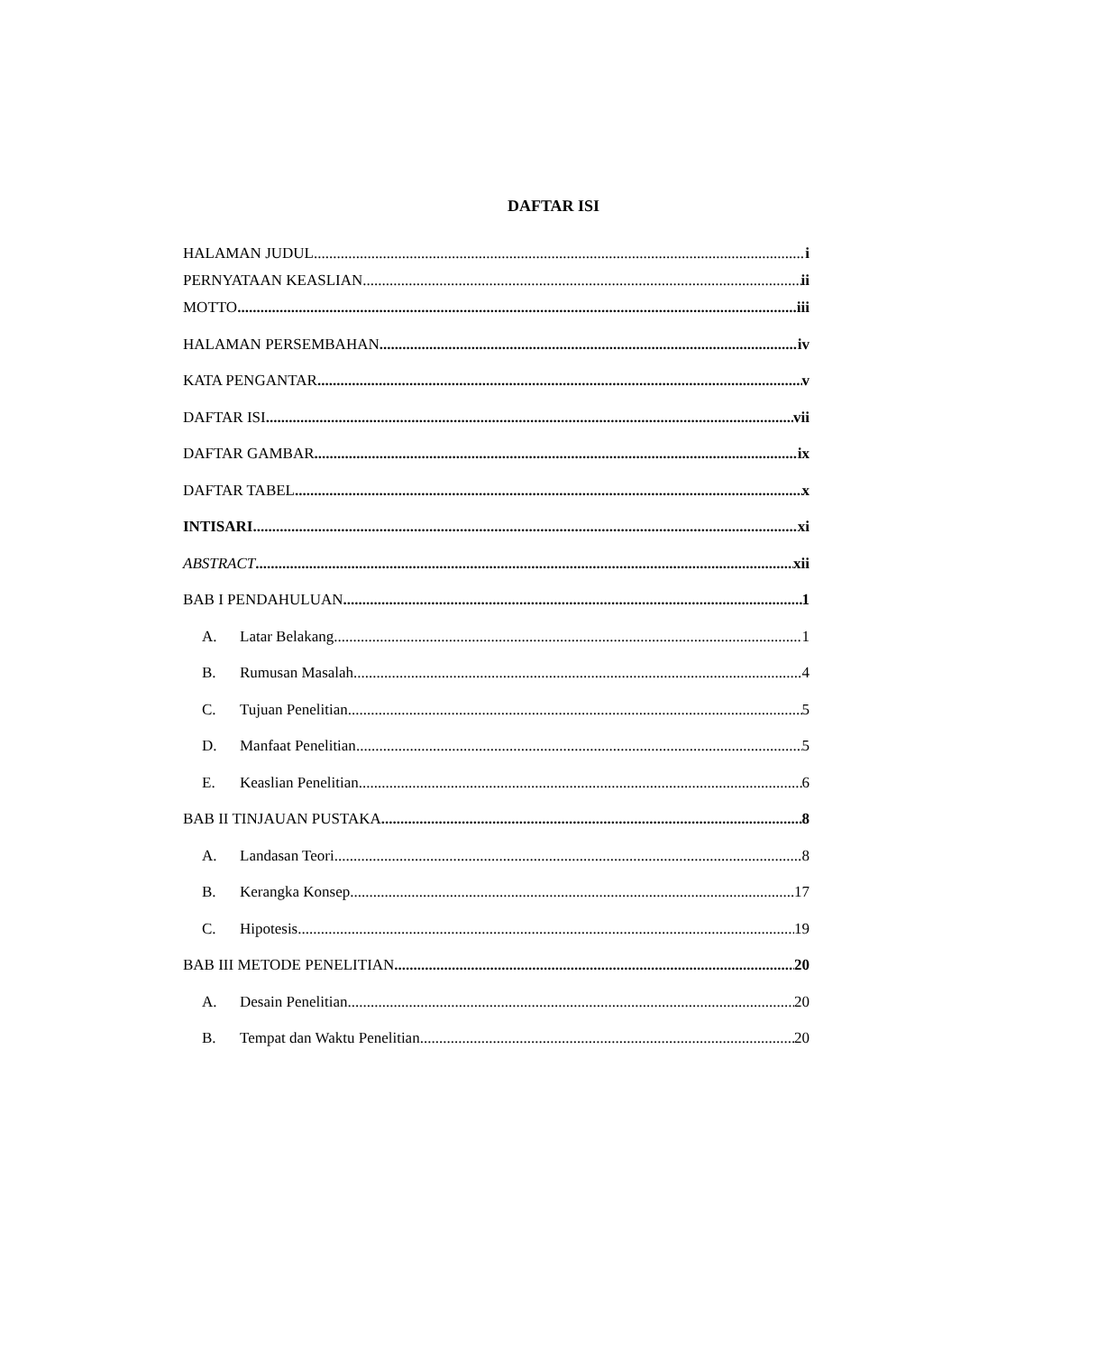DAFTAR ISI
HALAMAN JUDUL i
PERNYATAAN KEASLIAN ii
MOTTO iii
HALAMAN PERSEMBAHAN iv
KATA PENGANTAR v
DAFTAR ISI vii
DAFTAR GAMBAR ix
DAFTAR TABEL x
INTISARI xi
ABSTRACT xii
BAB I PENDAHULUAN 1
A. Latar Belakang 1
B. Rumusan Masalah 4
C. Tujuan Penelitian 5
D. Manfaat Penelitian 5
E. Keaslian Penelitian 6
BAB II TINJAUAN PUSTAKA 8
A. Landasan Teori 8
B. Kerangka Konsep 17
C. Hipotesis 19
BAB III METODE PENELITIAN 20
A. Desain Penelitian 20
B. Tempat dan Waktu Penelitian 20